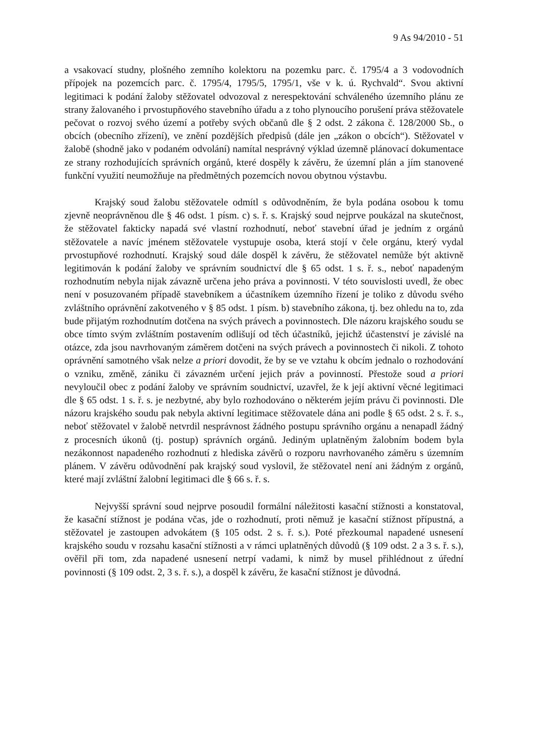9 As 94/2010 - 51
a vsakovací studny, plošného zemního kolektoru na pozemku parc. č. 1795/4 a 3 vodovodních přípojek na pozemcích parc. č. 1795/4, 1795/5, 1795/1, vše v k. ú. Rychvald“. Svou aktivní legitimaci k podání žaloby stěžovatel odvozoval z nerespektování schváleného územního plánu ze strany žalovaného i prvostupňového stavebního úřadu a z toho plynoucího porušení práva stěžovatele pečovat o rozvoj svého území a potřeby svých občanů dle § 2 odst. 2 zákona č. 128/2000 Sb., o obcích (obecního zřízení), ve znění pozdějších předpisů (dále jen „zákon o obcích“). Stěžovatel v žalobě (shodně jako v podaném odvolání) namítal nesprávný výklad územně plánovací dokumentace ze strany rozhodujících správních orgánů, které dospěly k závěru, že územní plán a jím stanovené funkční využití neumožňuje na předmětných pozemcích novou obytnou výstavbu.
Krajský soud žalobu stěžovatele odmítl s odůvodněním, že byla podána osobou k tomu zjevně neoprávněnou dle § 46 odst. 1 písm. c) s. ř. s. Krajský soud nejprve poukázal na skutečnost, že stěžovatel fakticky napadá své vlastní rozhodnutí, neboť stavební úřad je jedním z orgánů stěžovatele a navíc jménem stěžovatele vystupuje osoba, která stojí v čele orgánu, který vydal prvostupňové rozhodnutí. Krajský soud dále dospěl k závěru, že stěžovatel nemůže být aktivně legitimován k podání žaloby ve správním soudnictví dle § 65 odst. 1 s. ř. s., neboť napadeným rozhodnutím nebyla nijak závazně určena jeho práva a povinnosti. V této souvislosti uvedl, že obec není v posuzovaném případě stavebníkem a účastníkem územního řízení je toliko z důvodu svého zvláštního oprávnění zakotveného v § 85 odst. 1 písm. b) stavebního zákona, tj. bez ohledu na to, zda bude přijatým rozhodnutím dotčena na svých právech a povinnostech. Dle názoru krajského soudu se obce tímto svým zvláštním postavením odlišují od těch účastníků, jejichž účastenství je závislé na otázce, zda jsou navrhovaným záměrem dotčeni na svých právech a povinnostech či nikoli. Z tohoto oprávnění samotného však nelze a priori dovodit, že by se ve vztahu k obcím jednalo o rozhodování o vzniku, změně, zániku či závazném určení jejich práv a povinností. Přestože soud a priori nevyloučil obec z podání žaloby ve správním soudnictví, uzavřel, že k její aktivní věcné legitimaci dle § 65 odst. 1 s. ř. s. je nezbytné, aby bylo rozhodováno o některém jejím právu či povinnosti. Dle názoru krajského soudu pak nebyla aktivní legitimace stěžovatele dána ani podle § 65 odst. 2 s. ř. s., neboť stěžovatel v žalobě netvrdil nesprávnost žádného postupu správního orgánu a nenapadl žádný z procesních úkonů (tj. postup) správních orgánů. Jediným uplatněným žalobním bodem byla nezákonnost napadeného rozhodnutí z hlediska závěrů o rozporu navrhovaného záměru s územním plánem. V závěru odůvodnění pak krajský soud vyslovil, že stěžovatel není ani žádným z orgánů, které mají zvláštní žalobní legitimaci dle § 66 s. ř. s.
Nejvyšší správní soud nejprve posoudil formální náležitosti kasační stížnosti a konstatoval, že kasační stížnost je podána včas, jde o rozhodnutí, proti němuž je kasační stížnost přípustná, a stěžovatel je zastoupen advokátem (§ 105 odst. 2 s. ř. s.). Poté přezkoumal napadené usnesení krajského soudu v rozsahu kasační stížnosti a v rámci uplatněných důvodů (§ 109 odst. 2 a 3 s. ř. s.), ověřil při tom, zda napadené usnesení netrpí vadami, k nimž by musel přihlédnout z úřední povinnosti (§ 109 odst. 2, 3 s. ř. s.), a dospěl k závěru, že kasační stížnost je důvodná.